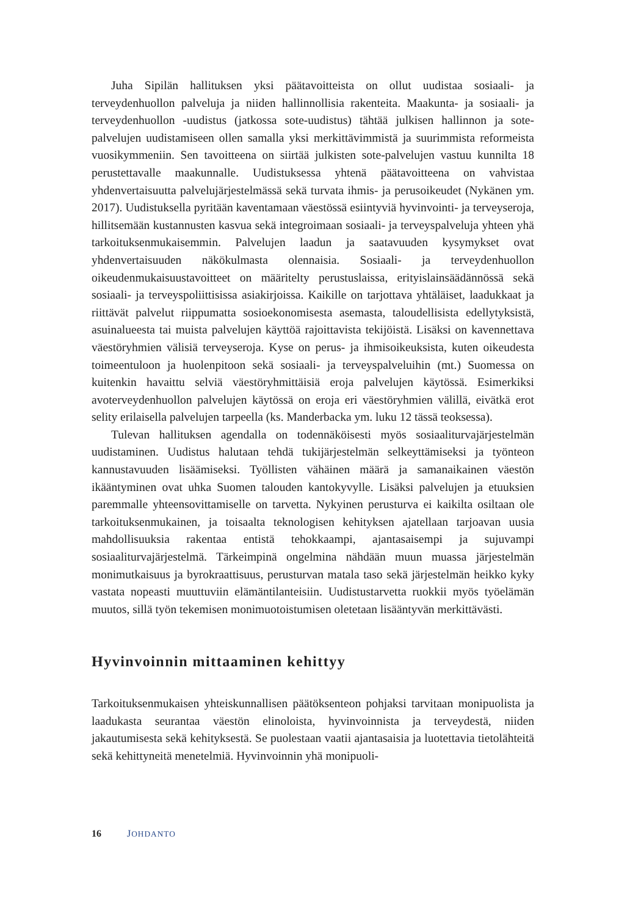Juha Sipilän hallituksen yksi päätavoitteista on ollut uudistaa sosiaali- ja terveydenhuollon palveluja ja niiden hallinnollisia rakenteita. Maakunta- ja sosiaali- ja terveydenhuollon -uudistus (jatkossa sote-uudistus) tähtää julkisen hallinnon ja sote-palvelujen uudistamiseen ollen samalla yksi merkittävimmistä ja suurimmista reformeista vuosikymmeniin. Sen tavoitteena on siirtää julkisten sote-palvelujen vastuu kunnilta 18 perustettavalle maakunnalle. Uudistuksessa yhtenä päätavoitteena on vahvistaa yhdenvertaisuutta palvelujärjestelmässä sekä turvata ihmis- ja perusoikeudet (Nykänen ym. 2017). Uudistuksella pyritään kaventamaan väestössä esiintyviä hyvinvointi- ja terveyseroja, hillitsemään kustannusten kasvua sekä integroimaan sosiaali- ja terveyspalveluja yhteen yhä tarkoituksenmukaisemmin. Palvelujen laadun ja saatavuuden kysymykset ovat yhdenvertaisuuden näkökulmasta olennaisia. Sosiaali- ja terveydenhuollon oikeudenmukaisuustavoitteet on määritelty perustuslaissa, erityislainsäädännössä sekä sosiaali- ja terveyspoliittisissa asiakirjoissa. Kaikille on tarjottava yhtäläiset, laadukkaat ja riittävät palvelut riippumatta sosioekonomisesta asemasta, taloudellisista edellytyksistä, asuinalueesta tai muista palvelujen käyttöä rajoittavista tekijöistä. Lisäksi on kavennettava väestöryhmien välisiä terveyseroja. Kyse on perus- ja ihmisoikeuksista, kuten oikeudesta toimeentuloon ja huolenpitoon sekä sosiaali- ja terveyspalveluihin (mt.) Suomessa on kuitenkin havaittu selviä väestöryhmittäisiä eroja palvelujen käytössä. Esimerkiksi avoterveydenhuollon palvelujen käytössä on eroja eri väestöryhmien välillä, eivätkä erot selity erilaisella palvelujen tarpeella (ks. Manderbacka ym. luku 12 tässä teoksessa).
Tulevan hallituksen agendalla on todennäköisesti myös sosiaaliturvajärjestelmän uudistaminen. Uudistus halutaan tehdä tukijärjestelmän selkeyttämiseksi ja työnteon kannustavuuden lisäämiseksi. Työllisten vähäinen määrä ja samanaikainen väestön ikääntyminen ovat uhka Suomen talouden kantokyvylle. Lisäksi palvelujen ja etuuksien paremmalle yhteensovittamiselle on tarvetta. Nykyinen perusturva ei kaikilta osiltaan ole tarkoituksenmukainen, ja toisaalta teknologisen kehityksen ajatellaan tarjoavan uusia mahdollisuuksia rakentaa entistä tehokkaampi, ajantasaisempi ja sujuvampi sosiaaliturvajärjestelmä. Tärkeimpinä ongelmina nähdään muun muassa järjestelmän monimutkaisuus ja byrokraattisuus, perusturvan matala taso sekä järjestelmän heikko kyky vastata nopeasti muuttuviin elämäntilanteisiin. Uudistustarvetta ruokkii myös työelämän muutos, sillä työn tekemisen monimuotoistumisen oletetaan lisääntyvän merkittävästi.
Hyvinvoinnin mittaaminen kehittyy
Tarkoituksenmukaisen yhteiskunnallisen päätöksenteon pohjaksi tarvitaan monipuolista ja laadukasta seurantaa väestön elinoloista, hyvinvoinnista ja terveydestä, niiden jakautumisesta sekä kehityksestä. Se puolestaan vaatii ajantasaisia ja luotettavia tietolähteitä sekä kehittyneitä menetelmiä. Hyvinvoinnin yhä monipuoli-
16 JOHDANTO